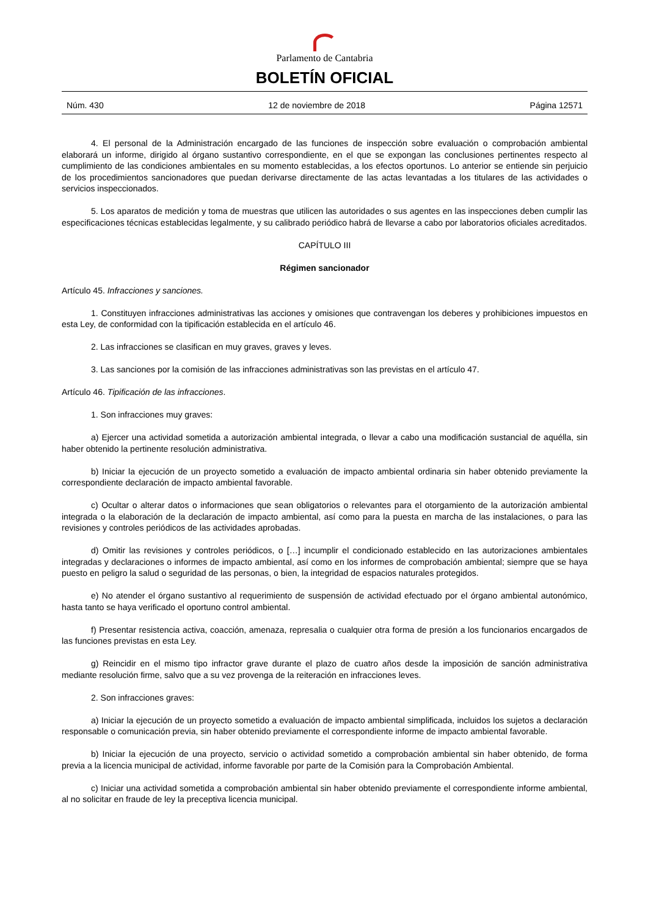Parlamento de Cantabria
BOLETÍN OFICIAL
Núm. 430 12 de noviembre de 2018 Página 12571
4. El personal de la Administración encargado de las funciones de inspección sobre evaluación o comprobación ambiental elaborará un informe, dirigido al órgano sustantivo correspondiente, en el que se expongan las conclusiones pertinentes respecto al cumplimiento de las condiciones ambientales en su momento establecidas, a los efectos oportunos. Lo anterior se entiende sin perjuicio de los procedimientos sancionadores que puedan derivarse directamente de las actas levantadas a los titulares de las actividades o servicios inspeccionados.
5. Los aparatos de medición y toma de muestras que utilicen las autoridades o sus agentes en las inspecciones deben cumplir las especificaciones técnicas establecidas legalmente, y su calibrado periódico habrá de llevarse a cabo por laboratorios oficiales acreditados.
CAPÍTULO III
Régimen sancionador
Artículo 45. Infracciones y sanciones.
1. Constituyen infracciones administrativas las acciones y omisiones que contravengan los deberes y prohibiciones impuestos en esta Ley, de conformidad con la tipificación establecida en el artículo 46.
2. Las infracciones se clasifican en muy graves, graves y leves.
3. Las sanciones por la comisión de las infracciones administrativas son las previstas en el artículo 47.
Artículo 46. Tipificación de las infracciones.
1. Son infracciones muy graves:
a) Ejercer una actividad sometida a autorización ambiental integrada, o llevar a cabo una modificación sustancial de aquélla, sin haber obtenido la pertinente resolución administrativa.
b) Iniciar la ejecución de un proyecto sometido a evaluación de impacto ambiental ordinaria sin haber obtenido previamente la correspondiente declaración de impacto ambiental favorable.
c) Ocultar o alterar datos o informaciones que sean obligatorios o relevantes para el otorgamiento de la autorización ambiental integrada o la elaboración de la declaración de impacto ambiental, así como para la puesta en marcha de las instalaciones, o para las revisiones y controles periódicos de las actividades aprobadas.
d) Omitir las revisiones y controles periódicos, o […] incumplir el condicionado establecido en las autorizaciones ambientales integradas y declaraciones o informes de impacto ambiental, así como en los informes de comprobación ambiental; siempre que se haya puesto en peligro la salud o seguridad de las personas, o bien, la integridad de espacios naturales protegidos.
e) No atender el órgano sustantivo al requerimiento de suspensión de actividad efectuado por el órgano ambiental autonómico, hasta tanto se haya verificado el oportuno control ambiental.
f) Presentar resistencia activa, coacción, amenaza, represalia o cualquier otra forma de presión a los funcionarios encargados de las funciones previstas en esta Ley.
g) Reincidir en el mismo tipo infractor grave durante el plazo de cuatro años desde la imposición de sanción administrativa mediante resolución firme, salvo que a su vez provenga de la reiteración en infracciones leves.
2. Son infracciones graves:
a) Iniciar la ejecución de un proyecto sometido a evaluación de impacto ambiental simplificada, incluidos los sujetos a declaración responsable o comunicación previa, sin haber obtenido previamente el correspondiente informe de impacto ambiental favorable.
b) Iniciar la ejecución de una proyecto, servicio o actividad sometido a comprobación ambiental sin haber obtenido, de forma previa a la licencia municipal de actividad, informe favorable por parte de la Comisión para la Comprobación Ambiental.
c) Iniciar una actividad sometida a comprobación ambiental sin haber obtenido previamente el correspondiente informe ambiental, al no solicitar en fraude de ley la preceptiva licencia municipal.